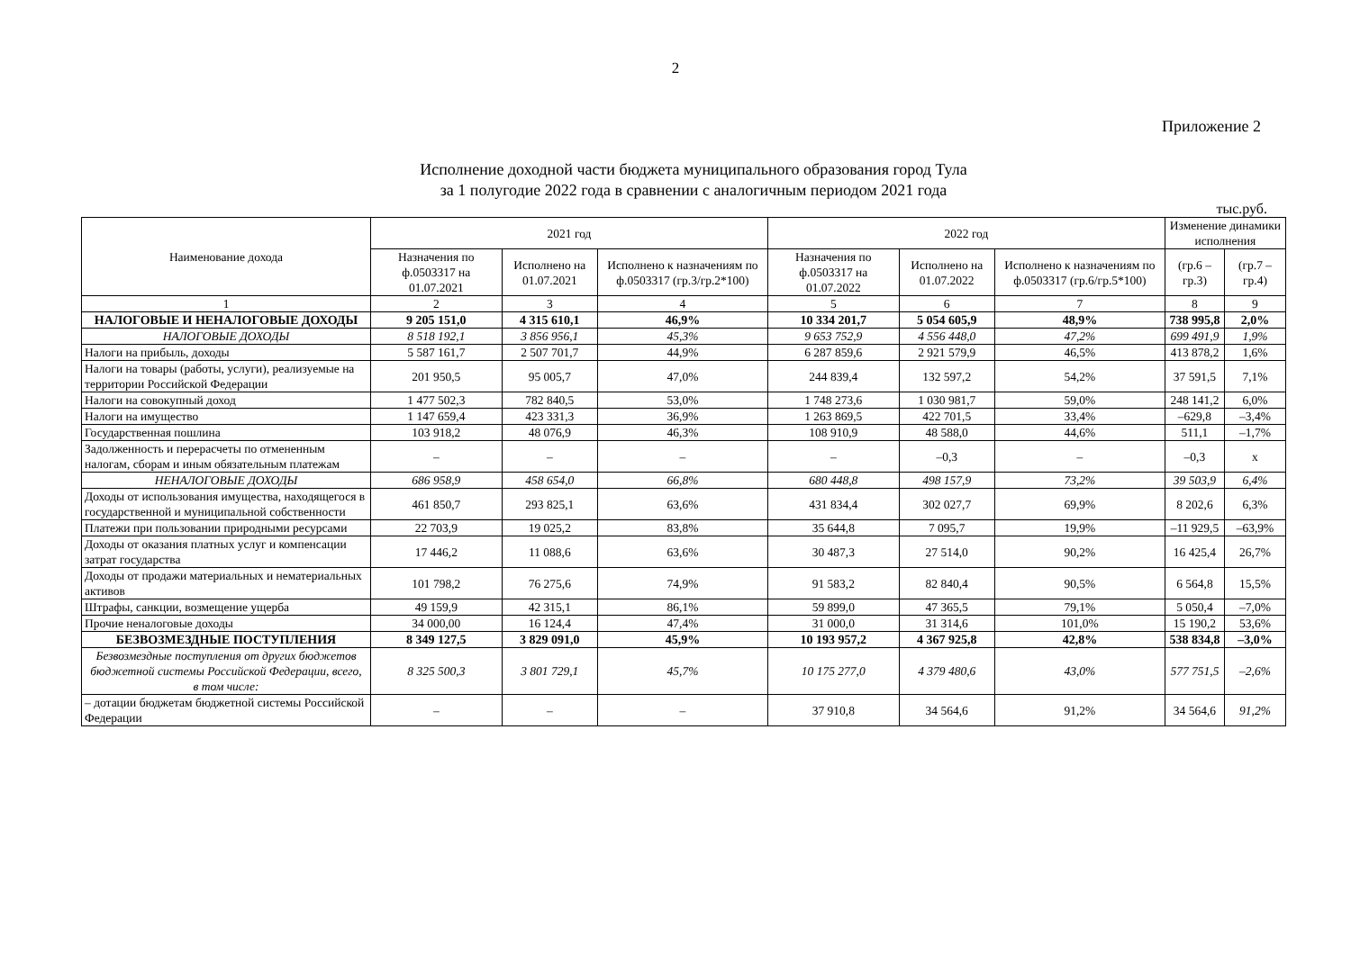2
Приложение 2
Исполнение доходной части бюджета муниципального образования город Тула
за 1 полугодие 2022 года в сравнении с аналогичным периодом 2021 года
тыс.руб.
| Наименование дохода | 2021 год | | | 2022 год | | | Изменение динамики исполнения | |
| --- | --- | --- | --- | --- | --- | --- | --- | --- |
| | Назначения по ф.0503317 на 01.07.2021 | Исполнено на 01.07.2021 | Исполнено к назначениям по ф.0503317 (гр.3/гр.2*100) | Назначения по ф.0503317 на 01.07.2022 | Исполнено на 01.07.2022 | Исполнено к назначениям по ф.0503317 (гр.6/гр.5*100) | (гр.6 – гр.3) | (гр.7 – гр.4) |
| 1 | 2 | 3 | 4 | 5 | 6 | 7 | 8 | 9 |
| НАЛОГОВЫЕ И НЕНАЛОГОВЫЕ ДОХОДЫ | 9 205 151,0 | 4 315 610,1 | 46,9% | 10 334 201,7 | 5 054 605,9 | 48,9% | 738 995,8 | 2,0% |
| НАЛОГОВЫЕ ДОХОДЫ | 8 518 192,1 | 3 856 956,1 | 45,3% | 9 653 752,9 | 4 556 448,0 | 47,2% | 699 491,9 | 1,9% |
| Налоги на прибыль, доходы | 5 587 161,7 | 2 507 701,7 | 44,9% | 6 287 859,6 | 2 921 579,9 | 46,5% | 413 878,2 | 1,6% |
| Налоги на товары (работы, услуги), реализуемые на территории Российской Федерации | 201 950,5 | 95 005,7 | 47,0% | 244 839,4 | 132 597,2 | 54,2% | 37 591,5 | 7,1% |
| Налоги на совокупный доход | 1 477 502,3 | 782 840,5 | 53,0% | 1 748 273,6 | 1 030 981,7 | 59,0% | 248 141,2 | 6,0% |
| Налоги на имущество | 1 147 659,4 | 423 331,3 | 36,9% | 1 263 869,5 | 422 701,5 | 33,4% | –629,8 | –3,4% |
| Государственная пошлина | 103 918,2 | 48 076,9 | 46,3% | 108 910,9 | 48 588,0 | 44,6% | 511,1 | –1,7% |
| Задолженность и перерасчеты по отмененным налогам, сборам и иным обязательным платежам | – | – | – | – | –0,3 | – | –0,3 | x |
| НЕНАЛОГОВЫЕ ДОХОДЫ | 686 958,9 | 458 654,0 | 66,8% | 680 448,8 | 498 157,9 | 73,2% | 39 503,9 | 6,4% |
| Доходы от использования имущества, находящегося в государственной и муниципальной собственности | 461 850,7 | 293 825,1 | 63,6% | 431 834,4 | 302 027,7 | 69,9% | 8 202,6 | 6,3% |
| Платежи при пользовании природными ресурсами | 22 703,9 | 19 025,2 | 83,8% | 35 644,8 | 7 095,7 | 19,9% | –11 929,5 | –63,9% |
| Доходы от оказания платных услуг и компенсации затрат государства | 17 446,2 | 11 088,6 | 63,6% | 30 487,3 | 27 514,0 | 90,2% | 16 425,4 | 26,7% |
| Доходы от продажи материальных и нематериальных активов | 101 798,2 | 76 275,6 | 74,9% | 91 583,2 | 82 840,4 | 90,5% | 6 564,8 | 15,5% |
| Штрафы, санкции, возмещение ущерба | 49 159,9 | 42 315,1 | 86,1% | 59 899,0 | 47 365,5 | 79,1% | 5 050,4 | –7,0% |
| Прочие неналоговые доходы | 34 000,00 | 16 124,4 | 47,4% | 31 000,0 | 31 314,6 | 101,0% | 15 190,2 | 53,6% |
| БЕЗВОЗМЕЗДНЫЕ ПОСТУПЛЕНИЯ | 8 349 127,5 | 3 829 091,0 | 45,9% | 10 193 957,2 | 4 367 925,8 | 42,8% | 538 834,8 | –3,0% |
| Безвозмездные поступления от других бюджетов бюджетной системы Российской Федерации, всего, в том числе: | 8 325 500,3 | 3 801 729,1 | 45,7% | 10 175 277,0 | 4 379 480,6 | 43,0% | 577 751,5 | –2,6% |
| – дотации бюджетам бюджетной системы Российской Федерации | – | – | – | 37 910,8 | 34 564,6 | 91,2% | 34 564,6 | 91,2% |